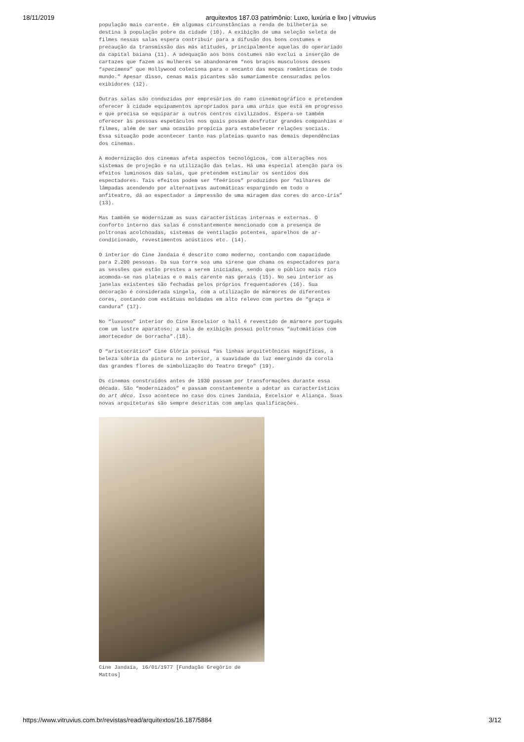18/11/2019 arquitextos 187.03 patrimônio: Luxo, luxúria e lixo | vitruvius
população mais carente. Em algumas circunstâncias a renda de bilheteria se destina à população pobre da cidade (10). A exibição de uma seleção seleta de filmes nessas salas espera contribuir para a difusão dos bons costumes e precaução da transmissão das más atitudes, principalmente aquelas do operariado da capital baiana (11). A adequação aos bons costumes não exclui a inserção de cartazes que fazem as mulheres se abandonarem “nos braços musculosos desses “specimens” que Hollywood coleciona para o encanto das moças românticas de todo mundo.” Apesar disso, cenas mais picantes são sumariamente censuradas pelos exibidores (12).
Outras salas são conduzidas por empresários do ramo cinematográfico e pretendem oferecer à cidade equipamentos apropriados para uma urbis que está em progresso e que precisa se equiparar a outros centros civilizados. Espera-se também oferecer às pessoas espetáculos nos quais possam desfrutar grandes companhias e filmes, além de ser uma ocasião propícia para estabelecer relações sociais. Essa situação pode acontecer tanto nas plateias quanto nas demais dependências dos cinemas.
A modernização dos cinemas afeta aspectos tecnológicos, com alterações nos sistemas de projeção e na utilização das telas. Há uma especial atenção para os efeitos luminosos das salas, que pretendem estimular os sentidos dos espectadores. Tais efeitos podem ser “feéricos” produzidos por “milhares de lâmpadas acendendo por alternativas automáticas espargindo em todo o anfiteatro, dá ao espectador a impressão de uma miragem das cores do arco-íris” (13).
Mas também se modernizam as suas características internas e externas. O conforto interno das salas é constantemente mencionado com a presença de poltronas acolchoadas, sistemas de ventilação potentes, aparelhos de ar-condicionado, revestimentos acústicos etc. (14).
O interior do Cine Jandaia é descrito como moderno, contando com capacidade para 2.200 pessoas. Da sua torre soa uma sirene que chama os espectadores para as sessões que estão prestes a serem iniciadas, sendo que o público mais rico acomoda-se nas plateias e o mais carente nas gerais (15). No seu interior as janelas existentes são fechadas pelos próprios frequentadores (16). Sua decoração é considerada singela, com a utilização de mármores de diferentes cores, contando com estátuas moldadas em alto relevo com portes de “graça e candura” (17).
No “luxuoso” interior do Cine Excelsior o hall é revestido de mármore português com um lustre aparatoso; a sala de exibição possui poltronas “automáticas com amortecedor de borracha”.(18).
O “aristocrático” Cine Glória possui “as linhas arquitetônicas magníficas, a beleza sóbria da pintura no interior, a suavidade da luz emergindo da corola das grandes flores de simbolização do Teatro Grego” (19).
Os cinemas construídos antes de 1930 passam por transformações durante essa década. São “modernizados” e passam constantemente a adotar as características do art déco. Isso acontece no caso dos cines Jandaia, Excelsior e Aliança. Suas novas arquiteturas são sempre descritas com amplas qualificações.
Cine Jandaia, 16/01/1977 [Fundação Gregório de Mattos]
https://www.vitruvius.com.br/revistas/read/arquitextos/16.187/5884 3/12